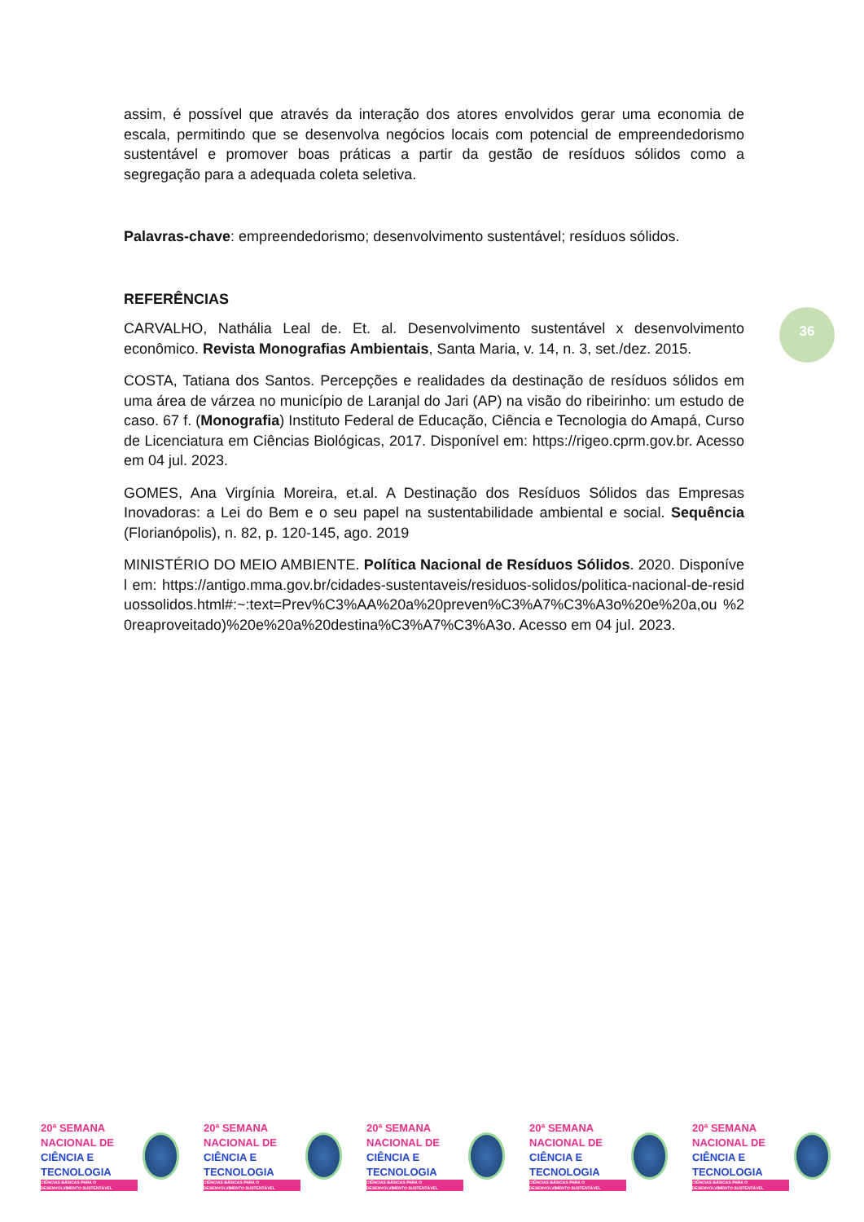assim, é possível que através da interação dos atores envolvidos gerar uma economia de escala, permitindo que se desenvolva negócios locais com potencial de empreendedorismo sustentável e promover boas práticas a partir da gestão de resíduos sólidos como a segregação para a adequada coleta seletiva.
Palavras-chave: empreendedorismo; desenvolvimento sustentável; resíduos sólidos.
REFERÊNCIAS
CARVALHO, Nathália Leal de. Et. al. Desenvolvimento sustentável x desenvolvimento econômico. Revista Monografias Ambientais, Santa Maria, v. 14, n. 3, set./dez. 2015.
COSTA, Tatiana dos Santos. Percepções e realidades da destinação de resíduos sólidos em uma área de várzea no município de Laranjal do Jari (AP) na visão do ribeirinho: um estudo de caso. 67 f. (Monografia) Instituto Federal de Educação, Ciência e Tecnologia do Amapá, Curso de Licenciatura em Ciências Biológicas, 2017. Disponível em: https://rigeo.cprm.gov.br. Acesso em 04 jul. 2023.
GOMES, Ana Virgínia Moreira, et.al. A Destinação dos Resíduos Sólidos das Empresas Inovadoras: a Lei do Bem e o seu papel na sustentabilidade ambiental e social. Sequência (Florianópolis), n. 82, p. 120-145, ago. 2019
MINISTÉRIO DO MEIO AMBIENTE. Política Nacional de Resíduos Sólidos. 2020. Disponível em: https://antigo.mma.gov.br/cidades-sustentaveis/residuos-solidos/politica-nacional-de-residuossolidos.html#:~:text=Prev%C3%AA%20a%20preven%C3%A7%C3%A3o%20e%20a,ou %20reaproveitado)%20e%20a%20destina%C3%A7%C3%A3o. Acesso em 04 jul. 2023.
36
20ª SEMANA
NACIONAL DE
CIÊNCIA E
TECNOLOGIA
CIÊNCIAS BÁSICAS PARA O DESENVOLVIMENTO SUSTENTÁVEL
20ª SEMANA
NACIONAL DE
CIÊNCIA E
TECNOLOGIA
CIÊNCIAS BÁSICAS PARA O DESENVOLVIMENTO SUSTENTÁVEL
20ª SEMANA
NACIONAL DE
CIÊNCIA E
TECNOLOGIA
CIÊNCIAS BÁSICAS PARA O DESENVOLVIMENTO SUSTENTÁVEL
20ª SEMANA
NACIONAL DE
CIÊNCIA E
TECNOLOGIA
CIÊNCIAS BÁSICAS PARA O DESENVOLVIMENTO SUSTENTÁVEL
20ª SEMANA
NACIONAL DE
CIÊNCIA E
TECNOLOGIA
CIÊNCIAS BÁSICAS PARA O DESENVOLVIMENTO SUSTENTÁVEL